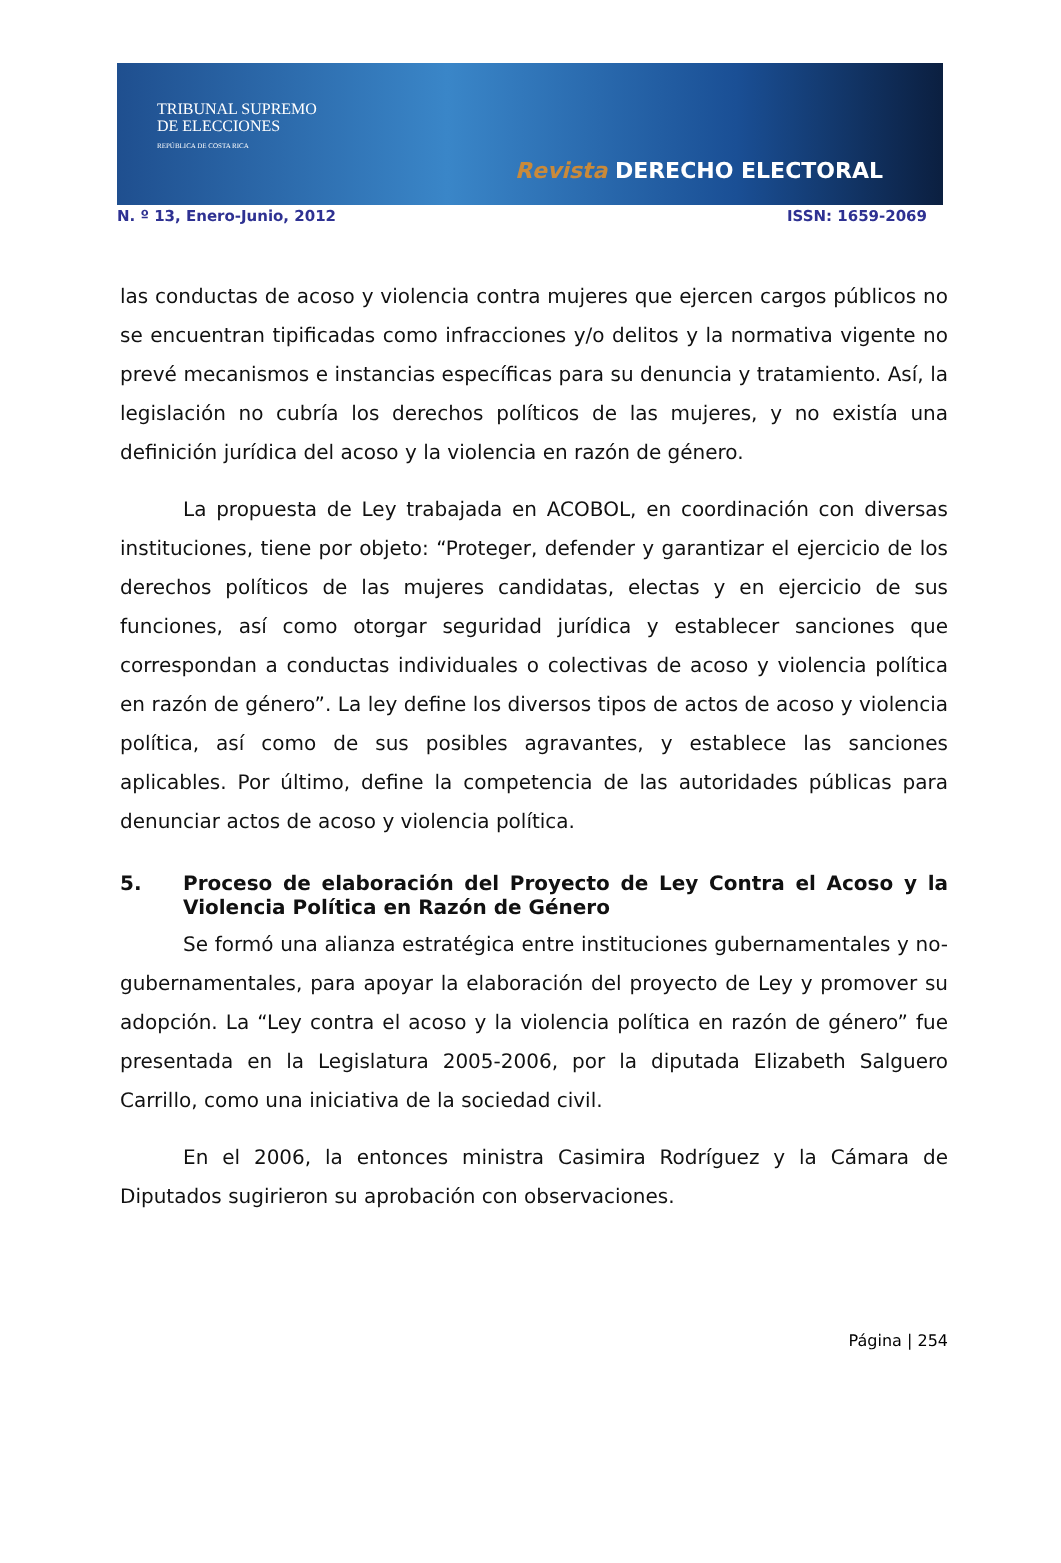TRIBUNAL SUPREMO
DE ELECCIONES
REPÚBLICA DE COSTA RICA
Revista DERECHO ELECTORAL
N. º 13, Enero-Junio, 2012 ISSN: 1659-2069
las conductas de acoso y violencia contra mujeres que ejercen cargos públicos no se encuentran tipificadas como infracciones y/o delitos y la normativa vigente no prevé mecanismos e instancias específicas para su denuncia y tratamiento. Así, la legislación no cubría los derechos políticos de las mujeres, y no existía una definición jurídica del acoso y la violencia en razón de género.
La propuesta de Ley trabajada en ACOBOL, en coordinación con diversas instituciones, tiene por objeto: “Proteger, defender y garantizar el ejercicio de los derechos políticos de las mujeres candidatas, electas y en ejercicio de sus funciones, así como otorgar seguridad jurídica y establecer sanciones que correspondan a conductas individuales o colectivas de acoso y violencia política en razón de género”. La ley define los diversos tipos de actos de acoso y violencia política, así como de sus posibles agravantes, y establece las sanciones aplicables. Por último, define la competencia de las autoridades públicas para denunciar actos de acoso y violencia política.
5. Proceso de elaboración del Proyecto de Ley Contra el Acoso y la Violencia Política en Razón de Género
Se formó una alianza estratégica entre instituciones gubernamentales y no-gubernamentales, para apoyar la elaboración del proyecto de Ley y promover su adopción. La “Ley contra el acoso y la violencia política en razón de género” fue presentada en la Legislatura 2005-2006, por la diputada Elizabeth Salguero Carrillo, como una iniciativa de la sociedad civil.
En el 2006, la entonces ministra Casimira Rodríguez y la Cámara de Diputados sugirieron su aprobación con observaciones.
Página | 254